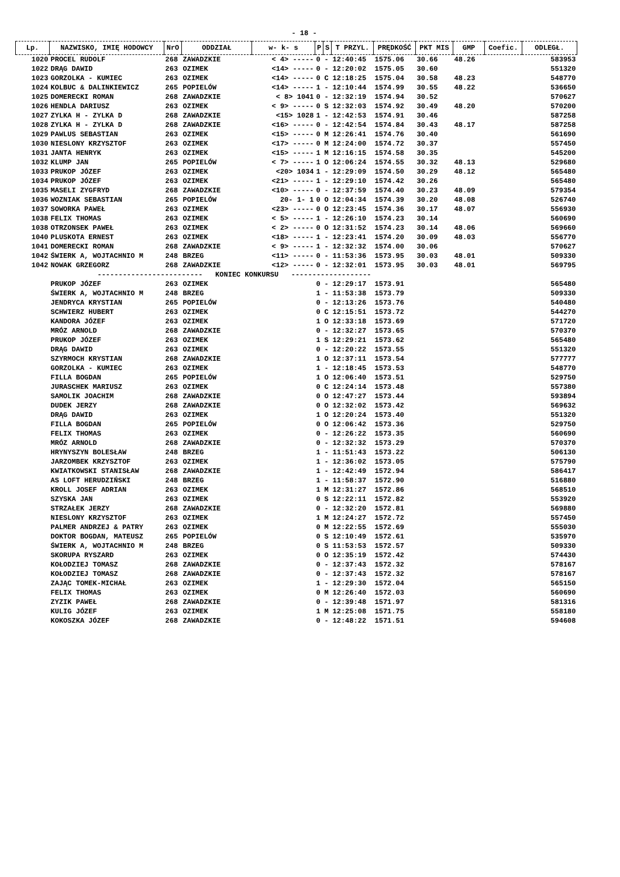- 18 -
| Lp. | NAZWISKO, IMIĘ HODOWCY | NrO | ODDZIAŁ | w- k- s | P | S | T PRZYL. | PRĘDKOŚĆ | PKT MIS | GMP | Coefic. | ODLEGŁ. |
| --- | --- | --- | --- | --- | --- | --- | --- | --- | --- | --- | --- | --- |
| 1020 | PROCEL RUDOLF | 268 | ZAWADZKIE | < 4> ----- | 0 | - | 12:40:45 | 1575.06 | 30.66 | 48.26 | | 583953 |
| 1022 | DRĄG DAWID | 263 | OZIMEK | <14> ----- | 0 | - | 12:20:02 | 1575.05 | 30.60 | | | 551320 |
| 1023 | GORZOLKA - KUMIEC | 263 | OZIMEK | <14> ----- | 0 | C | 12:18:25 | 1575.04 | 30.58 | 48.23 | | 548770 |
| 1024 | KOLBUC & DALINKIEWICZ | 265 | POPIELÓW | <14> ----- | 1 | - | 12:10:44 | 1574.99 | 30.55 | 48.22 | | 536650 |
| 1025 | DOMERECKI ROMAN | 268 | ZAWADZKIE | < 8> 1041 | 0 | - | 12:32:19 | 1574.94 | 30.52 | | | 570627 |
| 1026 | HENDLA DARIUSZ | 263 | OZIMEK | < 9> ----- | 0 | S | 12:32:03 | 1574.92 | 30.49 | 48.20 | | 570200 |
| 1027 | ZYLKA H - ZYLKA D | 268 | ZAWADZKIE | <15> 1028 | 1 | - | 12:42:53 | 1574.91 | 30.46 | | | 587258 |
| 1028 | ZYLKA H - ZYLKA D | 268 | ZAWADZKIE | <16> ----- | 0 | - | 12:42:54 | 1574.84 | 30.43 | 48.17 | | 587258 |
| 1029 | PAWLUS SEBASTIAN | 263 | OZIMEK | <15> ----- | 0 | M | 12:26:41 | 1574.76 | 30.40 | | | 561690 |
| 1030 | NIESLONY KRZYSZTOF | 263 | OZIMEK | <17> ----- | 0 | M | 12:24:00 | 1574.72 | 30.37 | | | 557450 |
| 1031 | JANTA HENRYK | 263 | OZIMEK | <15> ----- | 1 | M | 12:16:15 | 1574.58 | 30.35 | | | 545200 |
| 1032 | KLUMP JAN | 265 | POPIELÓW | < 7> ----- | 1 | O | 12:06:24 | 1574.55 | 30.32 | 48.13 | | 529680 |
| 1033 | PRUKOP JÓZEF | 263 | OZIMEK | <20> 1034 | 1 | - | 12:29:09 | 1574.50 | 30.29 | 48.12 | | 565480 |
| 1034 | PRUKOP JÓZEF | 263 | OZIMEK | <21> ----- | 1 | - | 12:29:10 | 1574.42 | 30.26 | | | 565480 |
| 1035 | MASELI ZYGFRYD | 268 | ZAWADZKIE | <10> ----- | 0 | - | 12:37:59 | 1574.40 | 30.23 | 48.09 | | 579354 |
| 1036 | WOZNIAK SEBASTIAN | 265 | POPIELÓW | 20- 1- 1 | 0 | O | 12:04:34 | 1574.39 | 30.20 | 48.08 | | 526740 |
| 1037 | SOWORKA PAWEŁ | 263 | OZIMEK | <23> ----- | 0 | O | 12:23:45 | 1574.36 | 30.17 | 48.07 | | 556930 |
| 1038 | FELIX THOMAS | 263 | OZIMEK | < 5> ----- | 1 | - | 12:26:10 | 1574.23 | 30.14 | | | 560690 |
| 1038 | OTRZONSEK PAWEŁ | 263 | OZIMEK | < 2> ----- | 0 | O | 12:31:52 | 1574.23 | 30.14 | 48.06 | | 569660 |
| 1040 | PLUSKOTA ERNEST | 263 | OZIMEK | <18> ----- | 1 | - | 12:23:41 | 1574.20 | 30.09 | 48.03 | | 556770 |
| 1041 | DOMERECKI ROMAN | 268 | ZAWADZKIE | < 9> ----- | 1 | - | 12:32:32 | 1574.00 | 30.06 | | | 570627 |
| 1042 | ŚWIERK A, WOJTACHNIO M | 248 | BRZEG | <11> ----- | 0 | - | 11:53:36 | 1573.95 | 30.03 | 48.01 | | 509330 |
| 1042 | NOWAK GRZEGORZ | 268 | ZAWADZKIE | <12> ----- | 0 | - | 12:32:01 | 1573.95 | 30.03 | 48.01 | | 569795 |
| ------------------------- KONIEC KONKURSU ------------------- | | | | | | | | | | | | |
| | PRUKOP JÓZEF | 263 | OZIMEK | | 0 | - | 12:29:17 | 1573.91 | | | | 565480 |
| | ŚWIERK A, WOJTACHNIO M | 248 | BRZEG | | 1 | - | 11:53:38 | 1573.79 | | | | 509330 |
| | JENDRYCA KRYSTIAN | 265 | POPIELÓW | | 0 | - | 12:13:26 | 1573.76 | | | | 540480 |
| | SCHWIERZ HUBERT | 263 | OZIMEK | | 0 | C | 12:15:51 | 1573.72 | | | | 544270 |
| | KANDORA JÓZEF | 263 | OZIMEK | | 1 | O | 12:33:18 | 1573.69 | | | | 571720 |
| | MRÓZ ARNOLD | 268 | ZAWADZKIE | | 0 | - | 12:32:27 | 1573.65 | | | | 570370 |
| | PRUKOP JÓZEF | 263 | OZIMEK | | 1 | S | 12:29:21 | 1573.62 | | | | 565480 |
| | DRĄG DAWID | 263 | OZIMEK | | 0 | - | 12:20:22 | 1573.55 | | | | 551320 |
| | SZYRMOCH KRYSTIAN | 268 | ZAWADZKIE | | 1 | O | 12:37:11 | 1573.54 | | | | 577777 |
| | GORZOLKA - KUMIEC | 263 | OZIMEK | | 1 | - | 12:18:45 | 1573.53 | | | | 548770 |
| | FILLA BOGDAN | 265 | POPIELÓW | | 1 | O | 12:06:40 | 1573.51 | | | | 529750 |
| | JURASCHEK MARIUSZ | 263 | OZIMEK | | 0 | C | 12:24:14 | 1573.48 | | | | 557380 |
| | SAMOLIK JOACHIM | 268 | ZAWADZKIE | | 0 | O | 12:47:27 | 1573.44 | | | | 593894 |
| | DUDEK JERZY | 268 | ZAWADZKIE | | 0 | O | 12:32:02 | 1573.42 | | | | 569632 |
| | DRĄG DAWID | 263 | OZIMEK | | 1 | O | 12:20:24 | 1573.40 | | | | 551320 |
| | FILLA BOGDAN | 265 | POPIELÓW | | 0 | O | 12:06:42 | 1573.36 | | | | 529750 |
| | FELIX THOMAS | 263 | OZIMEK | | 0 | - | 12:26:22 | 1573.35 | | | | 560690 |
| | MRÓZ ARNOLD | 268 | ZAWADZKIE | | 0 | - | 12:32:32 | 1573.29 | | | | 570370 |
| | HRYNYSZYN BOLESŁAW | 248 | BRZEG | | 1 | - | 11:51:43 | 1573.22 | | | | 506130 |
| | JARZOMBEK KRZYSZTOF | 263 | OZIMEK | | 1 | - | 12:36:02 | 1573.05 | | | | 575790 |
| | KWIATKOWSKI STANISŁAW | 268 | ZAWADZKIE | | 1 | - | 12:42:49 | 1572.94 | | | | 586417 |
| | AS LOFT HERUDZIŃSKI | 248 | BRZEG | | 1 | - | 11:58:37 | 1572.90 | | | | 516880 |
| | KROLL JOSEF ADRIAN | 263 | OZIMEK | | 1 | M | 12:31:27 | 1572.86 | | | | 568510 |
| | SZYSKA JAN | 263 | OZIMEK | | 0 | S | 12:22:11 | 1572.82 | | | | 553920 |
| | STRZAŁEK JERZY | 268 | ZAWADZKIE | | 0 | - | 12:32:20 | 1572.81 | | | | 569880 |
| | NIESLONY KRZYSZTOF | 263 | OZIMEK | | 1 | M | 12:24:27 | 1572.72 | | | | 557450 |
| | PALMER ANDRZEJ & PATRY | 263 | OZIMEK | | 0 | M | 12:22:55 | 1572.69 | | | | 555030 |
| | DOKTOR BOGDAN, MATEUSZ | 265 | POPIELÓW | | 0 | S | 12:10:49 | 1572.61 | | | | 535970 |
| | ŚWIERK A, WOJTACHNIO M | 248 | BRZEG | | 0 | S | 11:53:53 | 1572.57 | | | | 509330 |
| | SKORUPA RYSZARD | 263 | OZIMEK | | 0 | O | 12:35:19 | 1572.42 | | | | 574430 |
| | KOŁODZIEJ TOMASZ | 268 | ZAWADZKIE | | 0 | - | 12:37:43 | 1572.32 | | | | 578167 |
| | KOŁODZIEJ TOMASZ | 268 | ZAWADZKIE | | 0 | - | 12:37:43 | 1572.32 | | | | 578167 |
| | ZAJĄC TOMEK-MICHAŁ | 263 | OZIMEK | | 1 | - | 12:29:30 | 1572.04 | | | | 565150 |
| | FELIX THOMAS | 263 | OZIMEK | | 0 | M | 12:26:40 | 1572.03 | | | | 560690 |
| | ZYZIK PAWEŁ | 268 | ZAWADZKIE | | 0 | - | 12:39:48 | 1571.97 | | | | 581316 |
| | KULIG JÓZEF | 263 | OZIMEK | | 1 | M | 12:25:08 | 1571.75 | | | | 558180 |
| | KOKOSZKA JÓZEF | 268 | ZAWADZKIE | | 0 | - | 12:48:22 | 1571.51 | | | | 594608 |